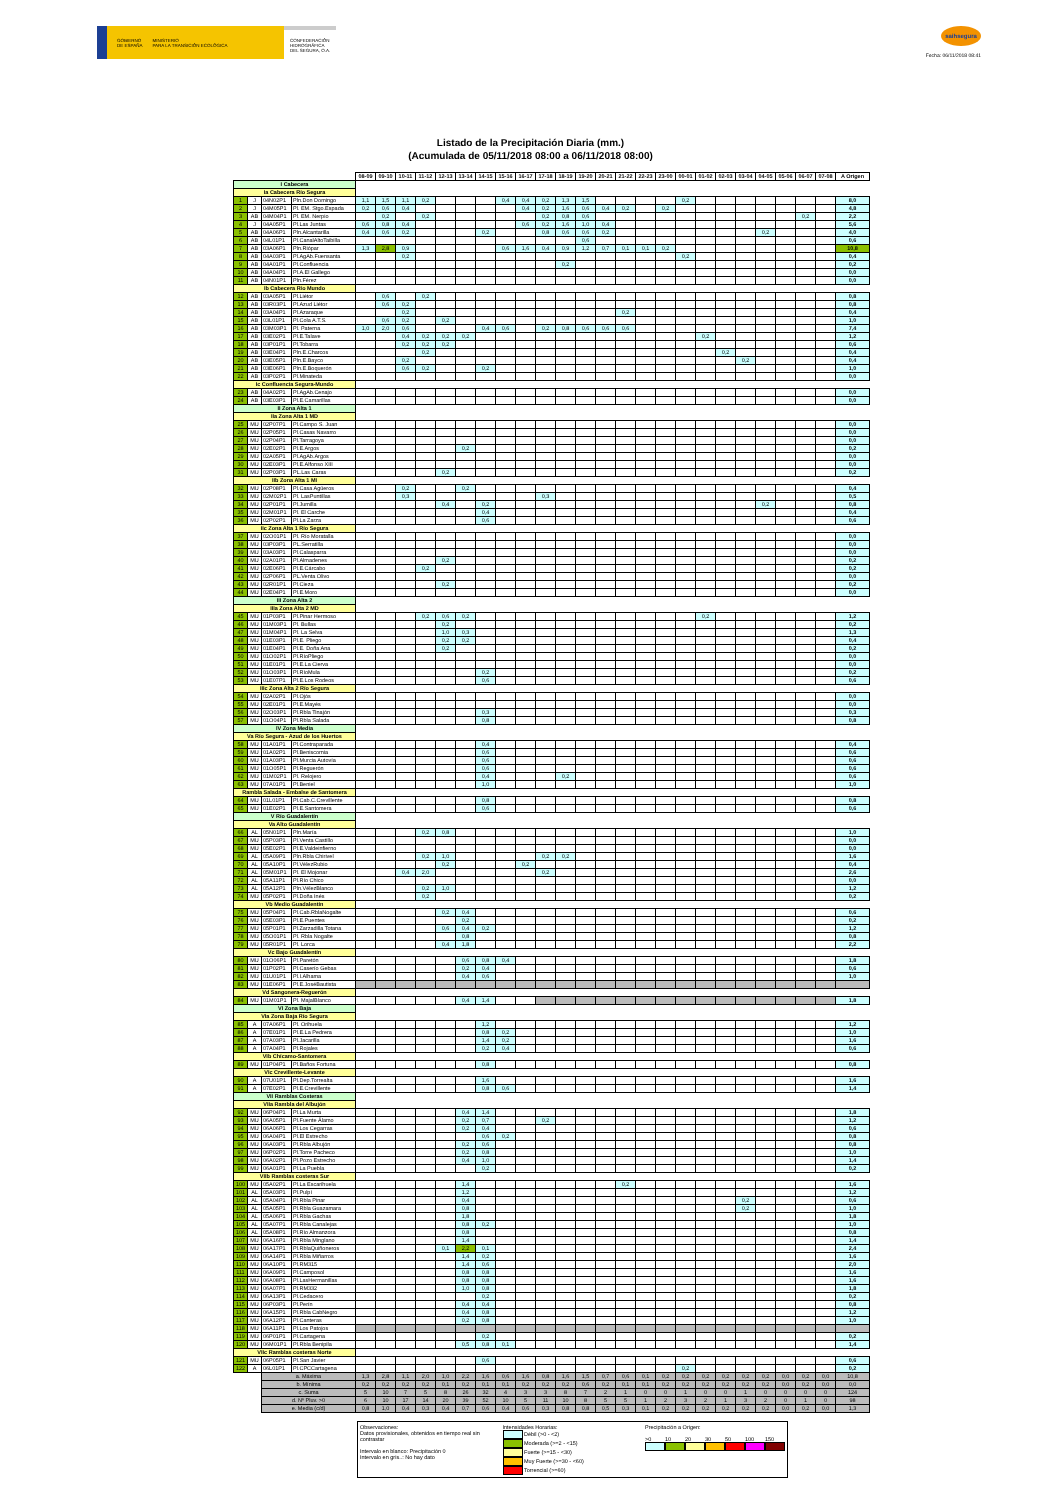GOBIERNO
DE ESPAÑA MINISTERIO
PARA LA TRANSICIÓN ECOLÓGICA
CONFEDERACIÓN
HIDROGRÁFICA
DEL SEGURA, O.A.
saihsegura
Fecha: 06/11/2018 08:41
Listado de la Precipitación Diaria (mm.)
(Acumulada de 05/11/2018 08:00 a 06/11/2018 08:00)
| | | | | 08-09 | 09-10 | 10-11 | 11-12 | 12-13 | 13-14 | 14-15 | 15-16 | 16-17 | 17-18 | 18-19 | 19-20 | 20-21 | 21-22 | 22-23 | 23-00 | 00-01 | 01-02 | 02-03 | 03-04 | 04-05 | 05-06 | 06-07 | 07-08 | A Origen |
| I Cabecera | | | | | | | | | | | | | | | | | | | | | | | | | | | | |
| Ia Cabecera Río Segura | | | | | | | | | | | | | | | | | | | | | | | | | | | | |
| 1 | J | 04N02P1 | Pln.Don Domingo | 1,1 | 1,5 | 1,1 | 0,2 | | | | 0,4 | 0,4 | 0,2 | 1,3 | 1,5 | | | | | 0,2 | | | | | | | | 8,0 |
| 2 | J | 04M05P1 | Pl. EM. Stgo.Espada | 0,2 | 0,6 | 0,4 | | | | | | 0,4 | 0,2 | 1,6 | 0,6 | 0,4 | 0,2 | | 0,2 | | | | | | | | | 4,8 |
| 3 | AB | 04M04P1 | Pl. EM. Nerpio | | 0,2 | | 0,2 | | | | | | 0,2 | 0,8 | 0,6 | | | | | | | | | | | 0,2 | | 2,2 |
| 4 | J | 04A05P1 | Pl.Las Juntas | 0,6 | 0,8 | 0,4 | | | | | | 0,6 | 0,2 | 1,6 | 1,0 | 0,4 | | | | | | | | | | | | 5,6 |
| 5 | AB | 04A06P1 | Pln.Alcantarilla | 0,4 | 0,6 | 0,2 | | | | 0,2 | | | 0,8 | 0,6 | 0,6 | 0,2 | | | | | | | | 0,2 | | | | 4,0 |
| 6 | AB | 04L01P1 | Pl.CanalAltoTaibilla | | | | | | | | | | | | 0,6 | | | | | | | | | | | | | 0,6 |
| 7 | AB | 03A06P1 | Pln.Riópar | 1,3 | 2,8 | 0,9 | | | | | 0,6 | 1,6 | 0,4 | 0,9 | 1,2 | 0,7 | 0,1 | 0,1 | 0,2 | | | | | | | | | 10,8 |
| 8 | AB | 04A03P1 | Pl.AgAb.Fuensanta | | | 0,2 | | | | | | | | | | | | | | 0,2 | | | | | | | | 0,4 |
| 9 | AB | 04A01P1 | Pl.Confluencia | | | | | | | | | | | 0,2 | | | | | | | | | | | | | | 0,2 |
| 10 | AB | 04A04P1 | Pl.A.El Gallego | | | | | | | | | | | | | | | | | | | | | | | | | 0,0 |
| 11 | AB | 04N01P1 | Pln.Férez | | | | | | | | | | | | | | | | | | | | | | | | | 0,0 |
| Ib Cabecera Río Mundo | | | | | | | | | | | | | | | | | | | | | | | | | | | | |
| 12 | AB | 03A05P1 | Pl.Liétor | | 0,6 | | 0,2 | | | | | | | | | | | | | | | | | | | | | 0,8 |
| 13 | AB | 03R03P1 | Pl.Azud Liétor | | 0,6 | 0,2 | | | | | | | | | | | | | | | | | | | | | | 0,8 |
| 14 | AB | 03A04P1 | Pl.Azaraque | | | 0,2 | | | | | | | | | | | 0,2 | | | | | | | | | | | 0,4 |
| 15 | AB | 03L01P1 | Pl.Cola A.T.S. | | 0,6 | 0,2 | | 0,2 | | | | | | | | | | | | | | | | | | | | 1,0 |
| 16 | AB | 03M03P1 | Pl. Paterna | 1,0 | 2,0 | 0,6 | | | | 0,4 | 0,6 | | 0,2 | 0,8 | 0,6 | 0,6 | 0,6 | | | | | | | | | | | 7,4 |
| 17 | AB | 03E02P1 | Pl.E.Talave | | | 0,4 | 0,2 | 0,2 | 0,2 | | | | | | | | | | | | 0,2 | | | | | | | 1,2 |
| 18 | AB | 03P01P1 | Pl.Tobarra | | | 0,2 | 0,2 | 0,2 | | | | | | | | | | | | | | | | | | | | 0,6 |
| 19 | AB | 03E04P1 | Pln.E.Charcos | | | | 0,2 | | | | | | | | | | | | | | | 0,2 | | | | | | 0,4 |
| 20 | AB | 03E05P1 | Pln.E.Bayco | | | 0,2 | | | | | | | | | | | | | | | | | 0,2 | | | | | 0,4 |
| 21 | AB | 03E06P1 | Pln.E.Boquerón | | | 0,6 | 0,2 | | | 0,2 | | | | | | | | | | | | | | | | | | 1,0 |
| 22 | AB | 03P02P1 | Pl.Minateda | | | | | | | | | | | | | | | | | | | | | | | | | 0,0 |
| Ic Confluencia Segura-Mundo | | | | | | | | | | | | | | | | | | | | | | | | | | | | |
| 23 | AB | 04A02P1 | Pl.AgAb.Cenajo | | | | | | | | | | | | | | | | | | | | | | | | | 0,0 |
| 24 | AB | 03E03P1 | Pl.E.Camarillas | | | | | | | | | | | | | | | | | | | | | | | | | 0,0 |
| II Zona Alta 1 | | | | | | | | | | | | | | | | | | | | | | | | | | | | |
| IIa Zona Alta 1 MD | | | | | | | | | | | | | | | | | | | | | | | | | | | | |
| 25 | MU | 02P07P1 | Pl.Campo S. Juan | | | | | | | | | | | | | | | | | | | | | | | | | 0,0 |
| 26 | MU | 02P05P1 | Pl.Casas Navarro | | | | | | | | | | | | | | | | | | | | | | | | | 0,0 |
| 27 | MU | 02P04P1 | Pl.Tarragoya | | | | | | | | | | | | | | | | | | | | | | | | | 0,0 |
| 28 | MU | 02E02P1 | Pl.E.Argos | | | | | | 0,2 | | | | | | | | | | | | | | | | | | | 0,2 |
| 29 | MU | 02A05P1 | Pl.AgAb.Argos | | | | | | | | | | | | | | | | | | | | | | | | | 0,0 |
| 30 | MU | 02E03P1 | Pl.E.Alfonso XIII | | | | | | | | | | | | | | | | | | | | | | | | | 0,0 |
| 31 | MU | 02P03P1 | PL.Las Caras | | | | | 0,2 | | | | | | | | | | | | | | | | | | | | 0,2 |
| IIb Zona Alta 1 MI | | | | | | | | | | | | | | | | | | | | | | | | | | | | |
| 32 | MU | 02P08P1 | Pl.Casa Agüeros | | | 0,2 | | | 0,2 | | | | | | | | | | | | | | | | | | | 0,4 |
| 33 | MU | 02M02P1 | Pl. LasPuntillas | | | 0,3 | | | | | | | 0,3 | | | | | | | | | | | | | | | 0,5 |
| 34 | MU | 02P01P1 | Pl.Jumilla | | | | | 0,4 | | 0,2 | | | | | | | | | | | | | | 0,2 | | | | 0,8 |
| 35 | MU | 02M01P1 | Pl. El Carche | | | | | | | 0,4 | | | | | | | | | | | | | | | | | | 0,4 |
| 36 | MU | 02P02P1 | Pl.La Zarza | | | | | | | 0,6 | | | | | | | | | | | | | | | | | | 0,6 |
| IIc Zona Alta 1 Río Segura | | | | | | | | | | | | | | | | | | | | | | | | | | | | |
| 37 | MU | 02O01P1 | Pl. Río Moratalla | | | | | | | | | | | | | | | | | | | | | | | | | 0,0 |
| 38 | MU | 03P03P1 | PL.Serratilla | | | | | | | | | | | | | | | | | | | | | | | | | 0,0 |
| 39 | MU | 03A03P1 | Pl.Calasparra | | | | | | | | | | | | | | | | | | | | | | | | | 0,0 |
| 40 | MU | 02A01P1 | Pl.Almadenes | | | | | 0,2 | | | | | | | | | | | | | | | | | | | | 0,2 |
| 41 | MU | 02E06P1 | Pl.E.Cárcabo | | | | 0,2 | | | | | | | | | | | | | | | | | | | | | 0,2 |
| 42 | MU | 02P06P1 | PL.Venta Olivo | | | | | | | | | | | | | | | | | | | | | | | | | 0,0 |
| 43 | MU | 02R01P1 | Pl.Cieza | | | | | 0,2 | | | | | | | | | | | | | | | | | | | | 0,2 |
| 44 | MU | 02E04P1 | Pl.E.Moro | | | | | | | | | | | | | | | | | | | | | | | | | 0,0 |
| III Zona Alta 2 | | | | | | | | | | | | | | | | | | | | | | | | | | | | |
| IIIa Zona Alta 2 MD | | | | | | | | | | | | | | | | | | | | | | | | | | | | |
| 45 | MU | 01P03P1 | Pl.Pinar Hermoso | | | | 0,2 | 0,6 | 0,2 | | | | | | | | | | | | 0,2 | | | | | | | 1,2 |
| 46 | MU | 01M03P1 | Pl. Bullas | | | | | 0,2 | | | | | | | | | | | | | | | | | | | | 0,2 |
| 47 | MU | 01M04P1 | Pl. La Selva | | | | | 1,0 | 0,3 | | | | | | | | | | | | | | | | | | | 1,3 |
| 48 | MU | 01E03P1 | Pl.E. Pliego | | | | | 0,2 | 0,2 | | | | | | | | | | | | | | | | | | | 0,4 |
| 49 | MU | 01E04P1 | Pl.E. Doña Ana | | | | | 0,2 | | | | | | | | | | | | | | | | | | | | 0,2 |
| 50 | MU | 01O02P1 | Pl.RíoPliego | | | | | | | | | | | | | | | | | | | | | | | | | 0,0 |
| 51 | MU | 01E01P1 | Pl.E.La Cierva | | | | | | | | | | | | | | | | | | | | | | | | | 0,0 |
| 52 | MU | 01O03P1 | Pl.RíoMula | | | | | | | 0,2 | | | | | | | | | | | | | | | | | | 0,2 |
| 53 | MU | 01E07P1 | Pl.E.Los Rodeos | | | | | | | 0,6 | | | | | | | | | | | | | | | | | | 0,6 |
| IIIc Zona Alta 2 Río Segura | | | | | | | | | | | | | | | | | | | | | | | | | | | | |
| 54 | MU | 02A02P1 | Pl.Ojós | | | | | | | | | | | | | | | | | | | | | | | | | 0,0 |
| 55 | MU | 02E01P1 | Pl.E.Mayés | | | | | | | | | | | | | | | | | | | | | | | | | 0,0 |
| 56 | MU | 02O03P1 | Pl.Rbla Tinajón | | | | | | | 0,3 | | | | | | | | | | | | | | | | | | 0,3 |
| 57 | MU | 01O04P1 | Pl.Rbla Salada | | | | | | | 0,8 | | | | | | | | | | | | | | | | | | 0,8 |
| IV Zona Media | | | | | | | | | | | | | | | | | | | | | | | | | | | | |
| Va Río Segura - Azud de los Huertos | | | | | | | | | | | | | | | | | | | | | | | | | | | | |
| 58 | MU | 01A01P1 | Pl.Contraparada | | | | | | | 0,4 | | | | | | | | | | | | | | | | | | 0,4 |
| 59 | MU | 01A02P1 | Pl.Beniscornia | | | | | | | 0,6 | | | | | | | | | | | | | | | | | | 0,6 |
| 60 | MU | 01A03P1 | Pl.Murcia Autovía | | | | | | | 0,6 | | | | | | | | | | | | | | | | | | 0,6 |
| 61 | MU | 01O05P1 | Pl.Reguerón | | | | | | | 0,6 | | | | | | | | | | | | | | | | | | 0,6 |
| 62 | MU | 01M02P1 | Pl. Relojero | | | | | | | 0,4 | | | | 0,2 | | | | | | | | | | | | | | 0,6 |
| 63 | MU | 07A01P1 | Pl.Beniel | | | | | | | 1,0 | | | | | | | | | | | | | | | | | | 1,0 |
| Rambla Salada - Embalse de Santomera | | | | | | | | | | | | | | | | | | | | | | | | | | | | |
| 64 | MU | 01L01P1 | Pl.Cab.C.Crevillente | | | | | | | 0,8 | | | | | | | | | | | | | | | | | | 0,8 |
| 65 | MU | 01E02P1 | Pl.E.Santomera | | | | | | | 0,6 | | | | | | | | | | | | | | | | | | 0,6 |
| V Río Guadalentín | | | | | | | | | | | | | | | | | | | | | | | | | | | | |
| Va Alto Guadalentín | | | | | | | | | | | | | | | | | | | | | | | | | | | | |
| 66 | AL | 05N01P1 | Pln.María | | | | 0,2 | 0,8 | | | | | | | | | | | | | | | | | | | | 1,0 |
| 67 | MU | 05P03P1 | Pl.Venta Castillo | | | | | | | | | | | | | | | | | | | | | | | | | 0,0 |
| 68 | MU | 05E02P1 | Pl.E.Valdeinfierno | | | | | | | | | | | | | | | | | | | | | | | | | 0,0 |
| 69 | AL | 05A09P1 | Pln.Rbla Chirivel | | | | 0,2 | 1,0 | | | | | 0,2 | 0,2 | | | | | | | | | | | | | | 1,6 |
| 70 | AL | 05A10P1 | Pl.VélezRubio | | | | | 0,2 | | | | 0,2 | | | | | | | | | | | | | | | | 0,4 |
| 71 | AL | 05M01P1 | Pl. El Mojonar | | | 0,4 | 2,0 | | | | | | 0,2 | | | | | | | | | | | | | | | 2,6 |
| 72 | AL | 05A11P1 | Pl.Río Chico | | | | | | | | | | | | | | | | | | | | | | | | | 0,0 |
| 73 | AL | 05A12P1 | Pln.VélezBlanco | | | | 0,2 | 1,0 | | | | | | | | | | | | | | | | | | | | 1,2 |
| 74 | MU | 05P02P1 | Pl.Doña Inés | | | | 0,2 | | | | | | | | | | | | | | | | | | | | | 0,2 |
| Vb Medio Guadalentín | | | | | | | | | | | | | | | | | | | | | | | | | | | | |
| 75 | MU | 05P04P1 | Pl.Cab.RblaNogalte | | | | | 0,2 | 0,4 | | | | | | | | | | | | | | | | | | | 0,6 |
| 76 | MU | 05E03P1 | Pl.E.Puentes | | | | | | 0,2 | | | | | | | | | | | | | | | | | | | 0,2 |
| 77 | MU | 05P01P1 | Pl.Zarzadilla Totana | | | | | 0,6 | 0,4 | 0,2 | | | | | | | | | | | | | | | | | | 1,2 |
| 78 | MU | 05O01P1 | Pl. Rbla Nogalte | | | | | | 0,8 | | | | | | | | | | | | | | | | | | | 0,8 |
| 79 | MU | 05R01P1 | Pl. Lorca | | | | | 0,4 | 1,8 | | | | | | | | | | | | | | | | | | | 2,2 |
| Vc Bajo Guadalentín | | | | | | | | | | | | | | | | | | | | | | | | | | | | |
| 80 | MU | 01O06P1 | Pl.Paretón | | | | | | 0,6 | 0,8 | 0,4 | | | | | | | | | | | | | | | | | 1,8 |
| 81 | MU | 01P02P1 | Pl.Caserío Gebas | | | | | | 0,2 | 0,4 | | | | | | | | | | | | | | | | | | 0,6 |
| 82 | MU | 01U01P1 | Pl.I.Alhama | | | | | | 0,4 | 0,6 | | | | | | | | | | | | | | | | | | 1,0 |
| 83 | MU | 01E06P1 | Pl.E.JoséBautista | | | | | | | | | | | | | | | | | | | | | | | | | |
| Vd Sangonera-Reguerón | | | | | | | | | | | | | | | | | | | | | | | | | | | | |
| 84 | MU | 01M01P1 | Pl. MajalBlanco | | | | | | 0,4 | 1,4 | | | | | | | | | | | | | | | | | | 1,8 |
| VI Zona Baja | | | | | | | | | | | | | | | | | | | | | | | | | | | | |
| VIa Zona Baja Río Segura | | | | | | | | | | | | | | | | | | | | | | | | | | | | |
| 85 | A | 07A06P1 | Pl. Orihuela | | | | | | | 1,2 | | | | | | | | | | | | | | | | | | 1,2 |
| 86 | A | 07E01P1 | Pl.E.La Pedrera | | | | | | | 0,8 | 0,2 | | | | | | | | | | | | | | | | | 1,0 |
| 87 | A | 07A03P1 | Pl.Jacarilla | | | | | | | 1,4 | 0,2 | | | | | | | | | | | | | | | | | 1,6 |
| 88 | A | 07A04P1 | Pl.Rojales | | | | | | | 0,2 | 0,4 | | | | | | | | | | | | | | | | | 0,6 |
| VIb Chícamo-Santomera | | | | | | | | | | | | | | | | | | | | | | | | | | | | |
| 89 | MU | 01P04P1 | Pl.Baños Fortuna | | | | | | | 0,8 | | | | | | | | | | | | | | | | | | 0,8 |
| VIc Crevillente-Levante | | | | | | | | | | | | | | | | | | | | | | | | | | | | |
| 90 | A | 07U01P1 | Pl.Dep.Torrealta | | | | | | | 1,6 | | | | | | | | | | | | | | | | | | 1,6 |
| 91 | A | 07E02P1 | Pl.E.Crevillente | | | | | | | 0,8 | 0,6 | | | | | | | | | | | | | | | | | 1,4 |
| VII Ramblas Costeras | | | | | | | | | | | | | | | | | | | | | | | | | | | | |
| VIIa Rambla del Albujón | | | | | | | | | | | | | | | | | | | | | | | | | | | | |
| 92 | MU | 06P04P1 | Pl.La Murta | | | | | | 0,4 | 1,4 | | | | | | | | | | | | | | | | | | 1,8 |
| 93 | MU | 06A05P1 | Pl.Fuente Álamo | | | | | | 0,2 | 0,7 | | | 0,2 | | | | | | | | | | | | | | | 1,2 |
| 94 | MU | 06A06P1 | Pl.Los Cegarras | | | | | | 0,2 | 0,4 | | | | | | | | | | | | | | | | | | 0,6 |
| 95 | MU | 06A04P1 | Pl.El Estrecho | | | | | | | 0,6 | 0,2 | | | | | | | | | | | | | | | | | 0,8 |
| 96 | MU | 06A03P1 | Pl.Rbla Albujón | | | | | | 0,2 | 0,6 | | | | | | | | | | | | | | | | | | 0,8 |
| 97 | MU | 06P02P1 | Pl.Torre Pacheco | | | | | | 0,2 | 0,8 | | | | | | | | | | | | | | | | | | 1,0 |
| 98 | MU | 06A02P1 | Pl.Pozo Estrecho | | | | | | 0,4 | 1,0 | | | | | | | | | | | | | | | | | | 1,4 |
| 99 | MU | 06A01P1 | Pl.La Puebla | | | | | | | 0,2 | | | | | | | | | | | | | | | | | | 0,2 |
| VIIb Ramblas costeras Sur | | | | | | | | | | | | | | | | | | | | | | | | | | | | |
| 100 | MU | 05A02P1 | Pl.La Escarihuela | | | | | | 1,4 | | | | | | | | 0,2 | | | | | | | | | | | 1,6 |
| 101 | AL | 05A03P1 | Pl.Pulpí | | | | | | 1,2 | | | | | | | | | | | | | | | | | | | 1,2 |
| 102 | AL | 05A04P1 | Pl.Rbla Pinar | | | | | | 0,4 | | | | | | | | | | | | | | 0,2 | | | | | 0,6 |
| 103 | AL | 05A05P1 | Pl.Rbla Guazamara | | | | | | 0,8 | | | | | | | | | | | | | | 0,2 | | | | | 1,0 |
| 104 | AL | 05A06P1 | Pl.Rbla Gachas | | | | | | 1,8 | | | | | | | | | | | | | | | | | | | 1,8 |
| 105 | AL | 05A07P1 | Pl.Rbla Canalejas | | | | | | 0,8 | 0,2 | | | | | | | | | | | | | | | | | | 1,0 |
| 106 | AL | 05A08P1 | Pl.Río Almanzora | | | | | | 0,8 | | | | | | | | | | | | | | | | | | | 0,8 |
| 107 | MU | 06A16P1 | Pl.Rbla Minglano | | | | | | 1,4 | | | | | | | | | | | | | | | | | | | 1,4 |
| 108 | MU | 06A17P1 | Pl.RblaQuiñoneros | | | | | 0,1 | 2,2 | 0,1 | | | | | | | | | | | | | | | | | | 2,4 |
| 109 | MU | 06A14P1 | Pl.Rbla Miñarros | | | | | | 1,4 | 0,2 | | | | | | | | | | | | | | | | | | 1,6 |
| 110 | MU | 06A10P1 | Pl.RM315 | | | | | | 1,4 | 0,6 | | | | | | | | | | | | | | | | | | 2,0 |
| 111 | MU | 06A09P1 | Pl.Camposol | | | | | | 0,8 | 0,8 | | | | | | | | | | | | | | | | | | 1,6 |
| 112 | MU | 06A08P1 | Pl.LasHermanillas | | | | | | 0,8 | 0,8 | | | | | | | | | | | | | | | | | | 1,6 |
| 113 | MU | 06A07P1 | Pl.RM332 | | | | | | 1,0 | 0,8 | | | | | | | | | | | | | | | | | | 1,8 |
| 114 | MU | 06A13P1 | Pl.Cedacero | | | | | | | 0,2 | | | | | | | | | | | | | | | | | | 0,2 |
| 115 | MU | 06P03P1 | Pl.Perín | | | | | | 0,4 | 0,4 | | | | | | | | | | | | | | | | | | 0,8 |
| 116 | MU | 06A15P1 | Pl.Rbla CabNegro | | | | | | 0,4 | 0,8 | | | | | | | | | | | | | | | | | | 1,2 |
| 117 | MU | 06A12P1 | Pl.Canteras | | | | | | 0,2 | 0,8 | | | | | | | | | | | | | | | | | | 1,0 |
| 118 | MU | 06A11P1 | Pl.Los Patojos | | | | | | | | | | | | | | | | | | | | | | | | | |
| 119 | MU | 06P01P1 | Pl.Cartagena | | | | | | | 0,2 | | | | | | | | | | | | | | | | | | 0,2 |
| 120 | MU | 06M01P1 | Pl.Rbla Benipila | | | | | | 0,5 | 0,8 | 0,1 | | | | | | | | | | | | | | | | | 1,4 |
| VIIc Ramblas costeras Norte | | | | | | | | | | | | | | | | | | | | | | | | | | | | |
| 121 | MU | 06P05P1 | Pl.San Javier | | | | | | | 0,6 | | | | | | | | | | | | | | | | | | 0,6 |
| 122 | A | 06L01P1 | Pl.CPCCartagena | | | | | | | | | | | | | | | | | 0,2 | | | | | | | | 0,2 |
| | | a. Máxima | | 1,3 | 2,8 | 1,1 | 2,0 | 1,0 | 2,2 | 1,6 | 0,6 | 1,6 | 0,8 | 1,6 | 1,5 | 0,7 | 0,6 | 0,1 | 0,2 | 0,2 | 0,2 | 0,2 | 0,2 | 0,2 | 0,0 | 0,2 | 0,0 | 10,8 |
| | | b. Mínima | | 0,2 | 0,2 | 0,2 | 0,2 | 0,1 | 0,2 | 0,1 | 0,1 | 0,2 | 0,2 | 0,2 | 0,6 | 0,2 | 0,1 | 0,1 | 0,2 | 0,2 | 0,2 | 0,2 | 0,2 | 0,2 | 0,0 | 0,2 | 0,0 | 0,0 |
| | | c. Suma | | 5 | 10 | 7 | 5 | 8 | 26 | 32 | 4 | 3 | 3 | 8 | 7 | 2 | 1 | 0 | 0 | 1 | 0 | 0 | 1 | 0 | 0 | 0 | 0 | 124 |
| | | d. Nº Pluv. >0 | | 6 | 10 | 17 | 14 | 20 | 39 | 52 | 10 | 5 | 11 | 10 | 8 | 5 | 5 | 1 | 2 | 3 | 2 | 1 | 3 | 2 | 0 | 1 | 0 | 98 |
| | | e. Media (c/d) | | 0,8 | 1,0 | 0,4 | 0,3 | 0,4 | 0,7 | 0,6 | 0,4 | 0,6 | 0,3 | 0,8 | 0,8 | 0,5 | 0,3 | 0,1 | 0,2 | 0,2 | 0,2 | 0,2 | 0,2 | 0,2 | 0,0 | 0,2 | 0,0 | 1,3 |
Observaciones:
Datos provisionales, obtenidos en tiempo real sin contrastar
Intervalo en blanco: Precipitación 0
Intervalo en gris..: No hay dato
Intensidades Horarias:
Débil (>0 - <2)
Moderada (>=2 - <15)
Fuerte (>=15 - <30)
Muy Fuerte (>=30 - <60)
Torrencial (>=60)
Precipitación a Origen:
>0 10 20 30 50 100 150